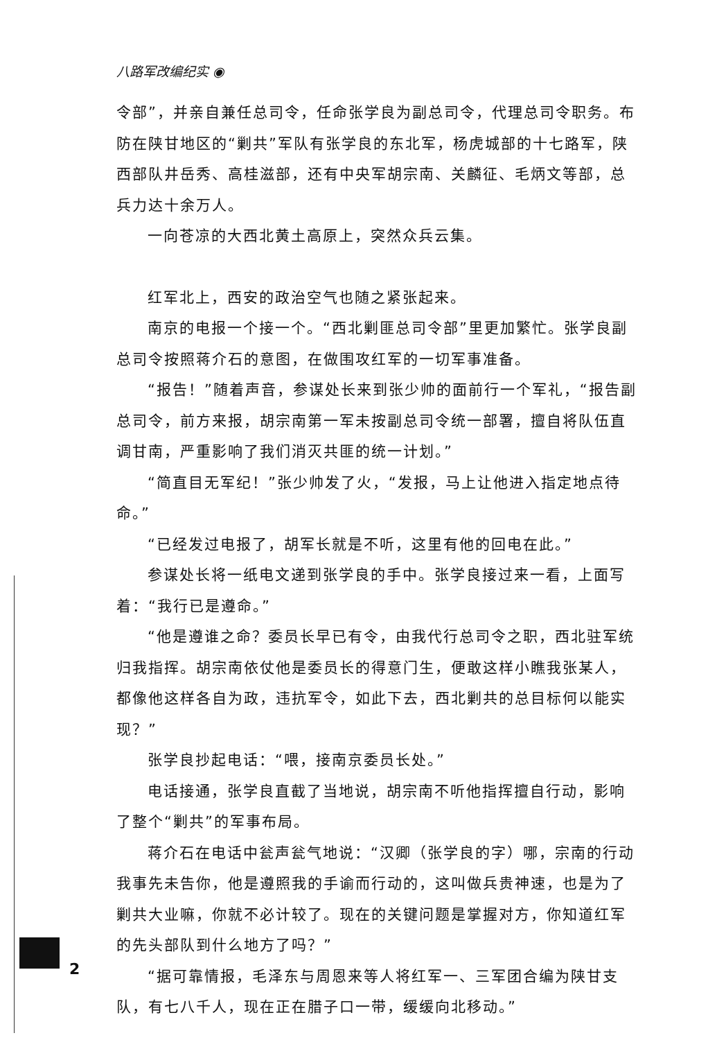八路军改编纪实 ◉
令部”，并亲自兼任总司令，任命张学良为副总司令，代理总司令职务。布防在陕甘地区的“剿共”军队有张学良的东北军，杨虎城部的十七路军，陕西部队井岳秀、高桂滋部，还有中央军胡宗南、关麟征、毛炳文等部，总兵力达十余万人。
一向苍凉的大西北黄土高原上，突然众兵云集。
红军北上，西安的政治空气也随之紧张起来。
南京的电报一个接一个。“西北剿匪总司令部”里更加繁忙。张学良副总司令按照蒋介石的意图，在做围攻红军的一切军事准备。
“报告！”随着声音，参谋处长来到张少帅的面前行一个军礼，“报告副总司令，前方来报，胡宗南第一军未按副总司令统一部署，擅自将队伍直调甘南，严重影响了我们消灭共匪的统一计划。”
“简直目无军纪！”张少帅发了火，“发报，马上让他进入指定地点待命。”
“已经发过电报了，胡军长就是不听，这里有他的回电在此。”
参谋处长将一纸电文递到张学良的手中。张学良接过来一看，上面写着：“我行已是遵命。”
“他是遵谁之命？委员长早已有令，由我代行总司令之职，西北驻军统归我指挥。胡宗南依仗他是委员长的得意门生，便敢这样小瞧我张某人，都像他这样各自为政，违抗军令，如此下去，西北剿共的总目标何以能实现？”
张学良抄起电话：“喂，接南京委员长处。”
电话接通，张学良直截了当地说，胡宗南不听他指挥擅自行动，影响了整个“剿共”的军事布局。
蒋介石在电话中瓮声瓮气地说：“汉卿（张学良的字）哪，宗南的行动我事先未告你，他是遵照我的手谕而行动的，这叫做兵贵神速，也是为了剿共大业嘛，你就不必计较了。现在的关键问题是掌握对方，你知道红军的先头部队到什么地方了吗？”
“据可靠情报，毛泽东与周恩来等人将红军一、三军团合编为陕甘支队，有七八千人，现在正在腊子口一带，缓缓向北移动。”
2